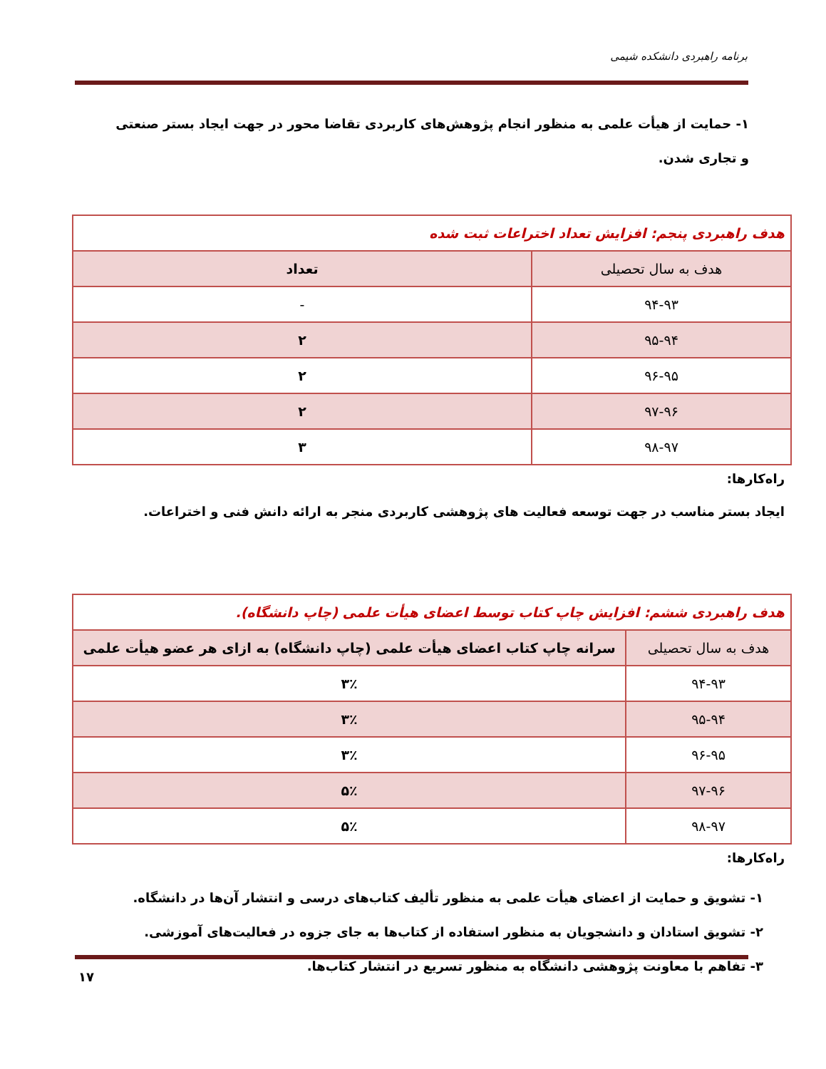برنامه راهبردی دانشکده شیمی
۱- حمایت از هیأت علمی به منظور انجام پژوهش‌های کاربردی تقاضا محور در جهت ایجاد بستر صنعتی و تجاری شدن.
| هدف راهبردی پنجم: افزایش تعداد اختراعات ثبت شده | |
| --- | --- |
| هدف به سال تحصیلی | تعداد |
| ۹۴-۹۳ | - |
| ۹۵-۹۴ | ۲ |
| ۹۶-۹۵ | ۲ |
| ۹۷-۹۶ | ۲ |
| ۹۸-۹۷ | ۳ |
راه‌کارها:
ایجاد بستر مناسب در جهت توسعه فعالیت های پژوهشی کاربردی منجر به ارائه دانش فنی و اختراعات.
| هدف راهبردی ششم: افزایش چاپ کتاب توسط اعضای هیأت علمی (چاپ دانشگاه). | |
| --- | --- |
| هدف به سال تحصیلی | سرانه چاپ کتاب اعضای هیأت علمی (چاپ دانشگاه) به ازای هر عضو هیأت علمی |
| ۹۴-۹۳ | ۳٪ |
| ۹۵-۹۴ | ۳٪ |
| ۹۶-۹۵ | ۳٪ |
| ۹۷-۹۶ | ۵٪ |
| ۹۸-۹۷ | ۵٪ |
راه‌کارها:
۱- تشویق و حمایت از اعضای هیأت علمی به منظور تألیف کتاب‌های درسی و انتشار آن‌ها در دانشگاه.
۲- تشویق استادان و دانشجویان به منظور استفاده از کتاب‌ها به جای جزوه در فعالیت‌های آموزشی.
۳- تفاهم با معاونت پژوهشی دانشگاه به منظور تسریع در انتشار کتاب‌ها.
۱۷